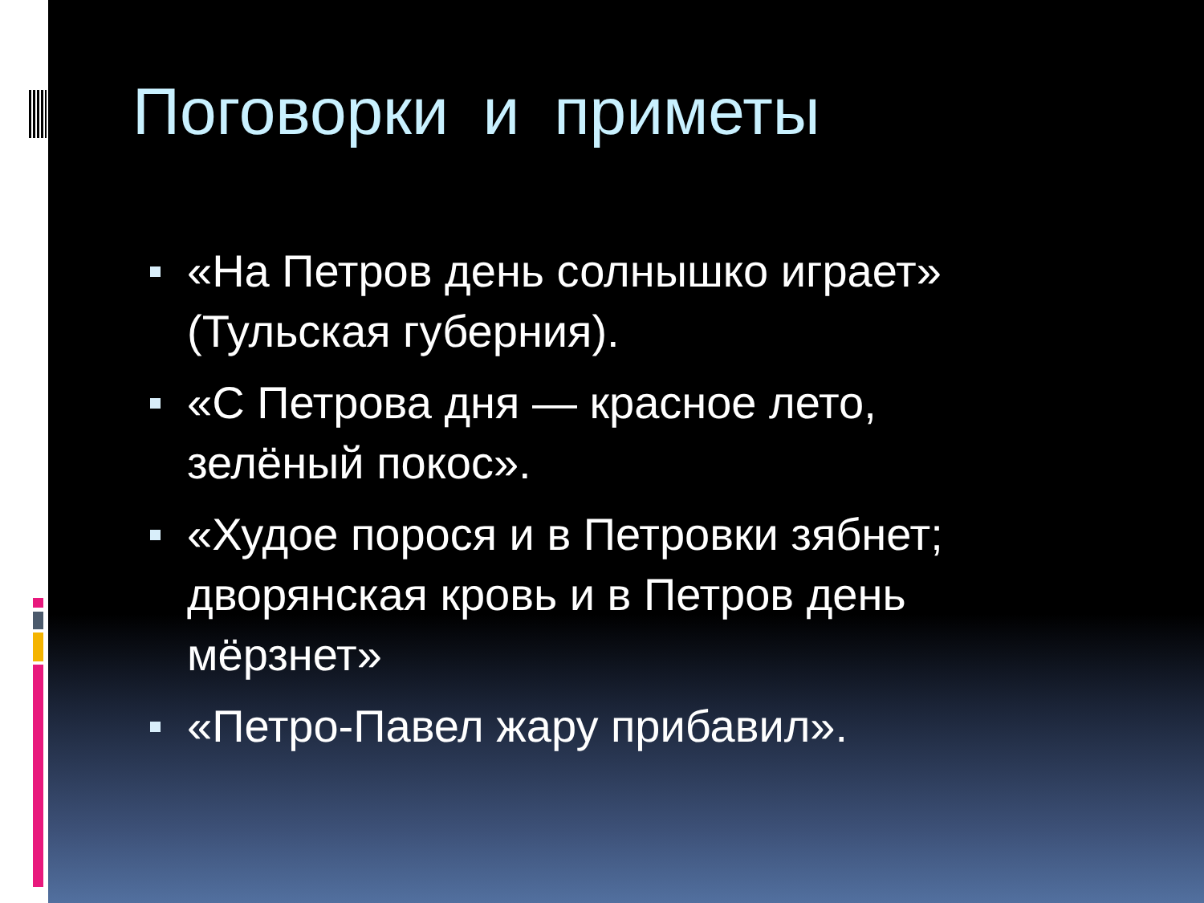Поговорки и приметы
«На Петров день солнышко играет» (Тульская губерния).
«С Петрова дня — красное лето, зелёный покос».
«Худое порося и в Петровки зябнет; дворянская кровь и в Петров день мёрзнет»
«Петро-Павел жару прибавил».